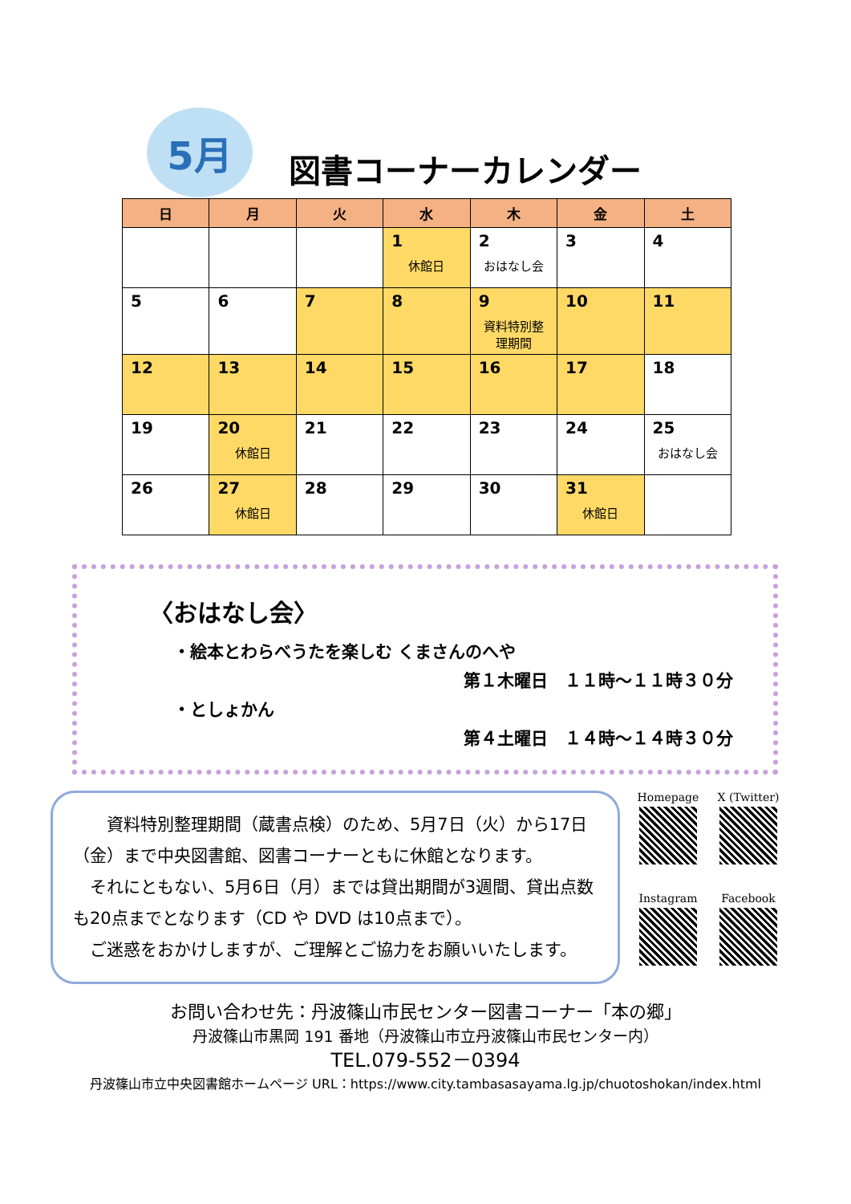5月
図書コーナーカレンダー
| 日 | 月 | 火 | 水 | 木 | 金 | 土 |
| --- | --- | --- | --- | --- | --- | --- |
| | | | 1 休館日 | 2 おはなし会 | 3 | 4 |
| 5 | 6 | 7 | 8 | 9 資料特別整理期間 | 10 | 11 |
| 12 | 13 | 14 | 15 | 16 | 17 | 18 |
| 19 | 20 休館日 | 21 | 22 | 23 | 24 | 25 おはなし会 |
| 26 | 27 休館日 | 28 | 29 | 30 | 31 休館日 | |
〈おはなし会〉
・絵本とわらべうたを楽しむ くまさんのへや
第１木曜日　１１時～１１時３０分
・としょかん
第４土曜日　１４時～１４時３０分
　　資料特別整理期間（蔵書点検）のため、5月7日（火）から17日（金）まで中央図書館、図書コーナーともに休館となります。
　それにともない、5月6日（月）までは貸出期間が3週間、貸出点数も20点までとなります（CD や DVD は10点まで）。
　ご迷惑をおかけしますが、ご理解とご協力をお願いいたします。
Homepage
X (Twitter)
Instagram
Facebook
お問い合わせ先：丹波篠山市民センター図書コーナー「本の郷」
丹波篠山市黒岡 191 番地（丹波篠山市立丹波篠山市民センター内）
TEL.079-552－0394
丹波篠山市立中央図書館ホームページ URL：https://www.city.tambasasayama.lg.jp/chuotoshokan/index.html